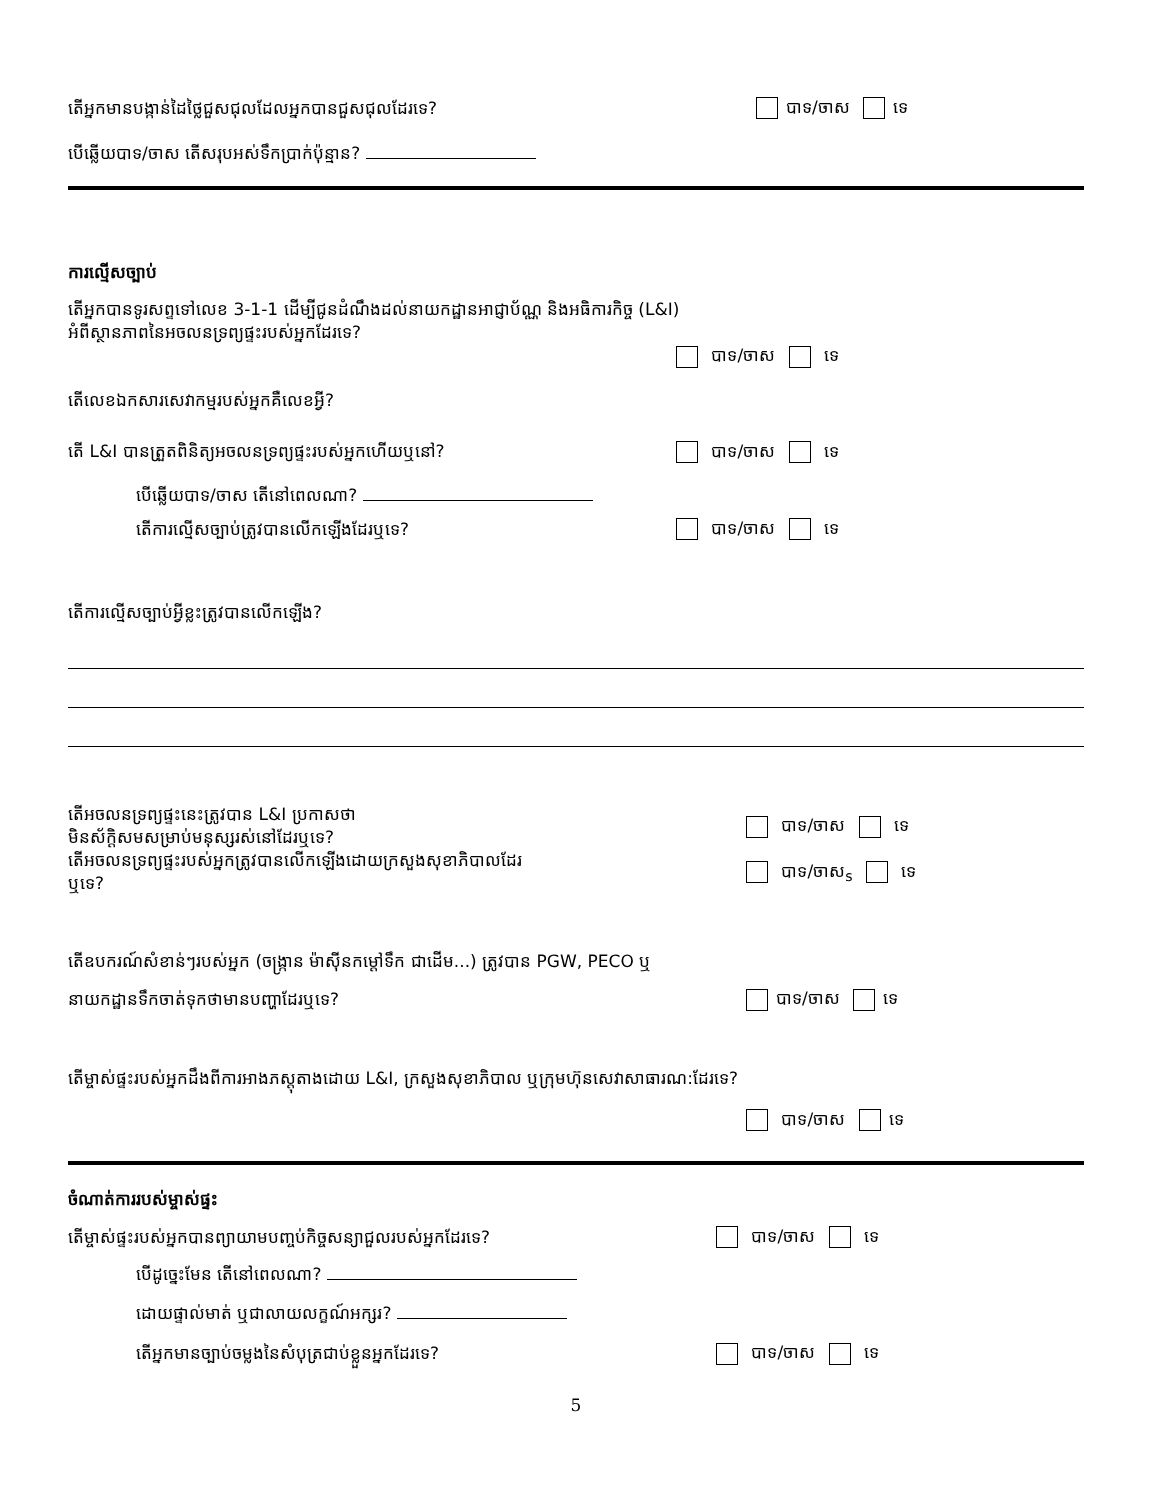តើអ្នកមានបង្កាន់ដៃថ្លៃជួសជុលដែលអ្នកបានជួសជុលដែរទេ?
បាទ/ចាស ទេ
បើឆ្លើយបាទ/ចាស តើសរុបអស់ទឹកប្រាក់ប៉ុន្មាន?
ការល្មើសច្បាប់
តើអ្នកបានទូរសព្ទទៅលេខ 3-1-1 ដើម្បីជូនដំណឹងដល់នាយកដ្ឋានអាជ្ញាប័ណ្ណ និងអធិការកិច្ច (L&I)
អំពីស្ថានភាពនៃអចលនទ្រព្យផ្ទះរបស់អ្នកដែរទេ?
បាទ/ចាស ទេ
តើលេខឯកសារសេវាកម្មរបស់អ្នកគឺលេខអ្វី?
តើ L&I បានត្រួតពិនិត្យអចលនទ្រព្យផ្ទះរបស់អ្នកហើយឬនៅ?
បាទ/ចាស ទេ
បើឆ្លើយបាទ/ចាស តើនៅពេលណា?
តើការល្មើសច្បាប់ត្រូវបានលើកឡើងដែរឬទេ?
បាទ/ចាស ទេ
តើការល្មើសច្បាប់អ្វីខ្លះត្រូវបានលើកឡើង?
តើអចលនទ្រព្យផ្ទះនេះត្រូវបាន L&I ប្រកាសថា
មិនស័ក្តិសមសម្រាប់មនុស្សរស់នៅដែរឬទេ?
បាទ/ចាស ទេ
តើអចលនទ្រព្យផ្ទះរបស់អ្នកត្រូវបានលើកឡើងដោយក្រសួងសុខាភិបាលដែរ
ឬទេ?
បាទ/ចាស<sub>s</sub> ទេ
តើឧបករណ៍សំខាន់ៗរបស់អ្នក (ចង្ក្រាន ម៉ាស៊ីនកម្តៅទឹក ជាដើម...) ត្រូវបាន PGW, PECO ឬ
នាយកដ្ឋានទឹកចាត់ទុកថាមានបញ្ហាដែរឬទេ?
បាទ/ចាស ទេ
តើម្ចាស់ផ្ទះរបស់អ្នកដឹងពីការអាងភស្តុតាងដោយ L&I, ក្រសួងសុខាភិបាល ឬក្រុមហ៊ុនសេវាសាធារណ:ដែរទេ?
បាទ/ចាស ទេ
ចំណាត់ការរបស់ម្ចាស់ផ្ទះ
តើម្ចាស់ផ្ទះរបស់អ្នកបានព្យាយាមបញ្ចប់កិច្ចសន្យាជួលរបស់អ្នកដែរទេ?
បាទ/ចាស ទេ
បើដូច្នេះមែន តើនៅពេលណា?
ដោយផ្ទាល់មាត់ ឬជាលាយលក្ខណ៍អក្សរ?
តើអ្នកមានច្បាប់ចម្លងនៃសំបុត្រជាប់ខ្លួនអ្នកដែរទេ?
បាទ/ចាស ទេ
5